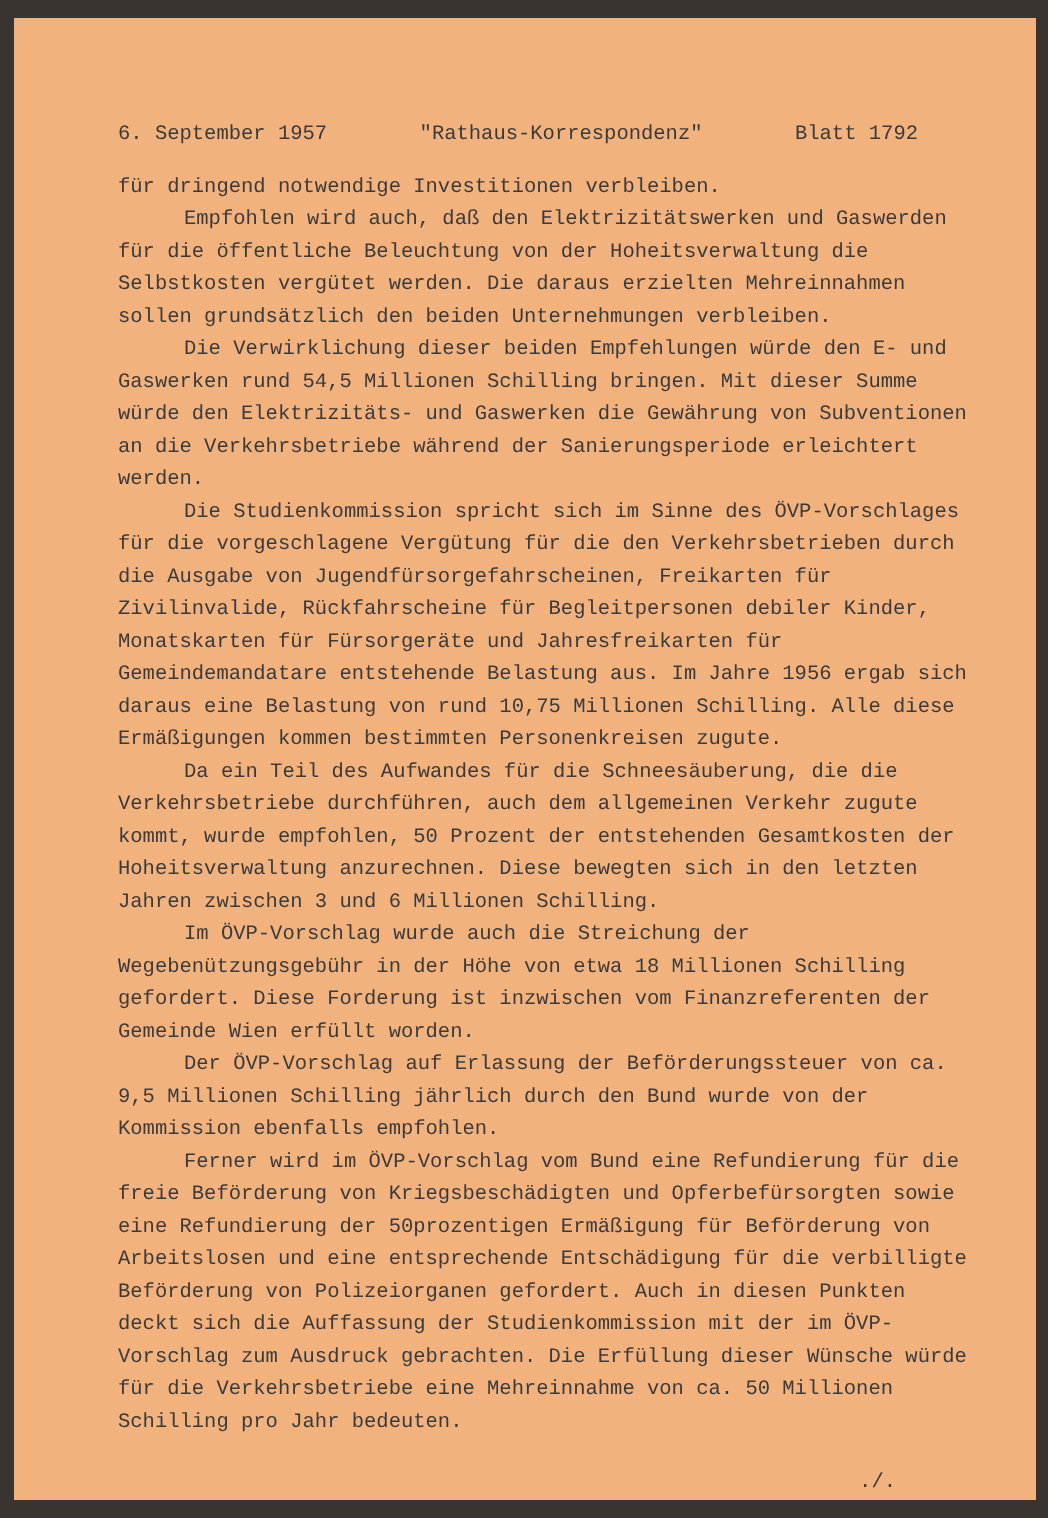6. September 1957 "Rathaus-Korrespondenz" Blatt 1792
für dringend notwendige Investitionen verbleiben.
Empfohlen wird auch, daß den Elektrizitätswerken und Gaswerden für die öffentliche Beleuchtung von der Hoheitsverwaltung die Selbstkosten vergütet werden. Die daraus erzielten Mehreinnahmen sollen grundsätzlich den beiden Unternehmungen verbleiben.
Die Verwirklichung dieser beiden Empfehlungen würde den E- und Gaswerken rund 54,5 Millionen Schilling bringen. Mit dieser Summe würde den Elektrizitäts- und Gaswerken die Gewährung von Subventionen an die Verkehrsbetriebe während der Sanierungsperiode erleichtert werden.
Die Studienkommission spricht sich im Sinne des ÖVP-Vorschlages für die vorgeschlagene Vergütung für die den Verkehrsbetrieben durch die Ausgabe von Jugendfürsorgefahrscheinen, Freikarten für Zivilinvalide, Rückfahrscheine für Begleitpersonen debiler Kinder, Monatskarten für Fürsorgeräte und Jahresfreikarten für Gemeindemandatare entstehende Belastung aus. Im Jahre 1956 ergab sich daraus eine Belastung von rund 10,75 Millionen Schilling. Alle diese Ermäßigungen kommen bestimmten Personenkreisen zugute.
Da ein Teil des Aufwandes für die Schneesäuberung, die die Verkehrsbetriebe durchführen, auch dem allgemeinen Verkehr zugute kommt, wurde empfohlen, 50 Prozent der entstehenden Gesamtkosten der Hoheitsverwaltung anzurechnen. Diese bewegten sich in den letzten Jahren zwischen 3 und 6 Millionen Schilling.
Im ÖVP-Vorschlag wurde auch die Streichung der Wegebenützungsgebühr in der Höhe von etwa 18 Millionen Schilling gefordert. Diese Forderung ist inzwischen vom Finanzreferenten der Gemeinde Wien erfüllt worden.
Der ÖVP-Vorschlag auf Erlassung der Beförderungssteuer von ca. 9,5 Millionen Schilling jährlich durch den Bund wurde von der Kommission ebenfalls empfohlen.
Ferner wird im ÖVP-Vorschlag vom Bund eine Refundierung für die freie Beförderung von Kriegsbeschädigten und Opferbefürsorgten sowie eine Refundierung der 50prozentigen Ermäßigung für Beförderung von Arbeitslosen und eine entsprechende Entschädigung für die verbilligte Beförderung von Polizeiorganen gefordert. Auch in diesen Punkten deckt sich die Auffassung der Studienkommission mit der im ÖVP-Vorschlag zum Ausdruck gebrachten. Die Erfüllung dieser Wünsche würde für die Verkehrsbetriebe eine Mehreinnahme von ca. 50 Millionen Schilling pro Jahr bedeuten.
./.